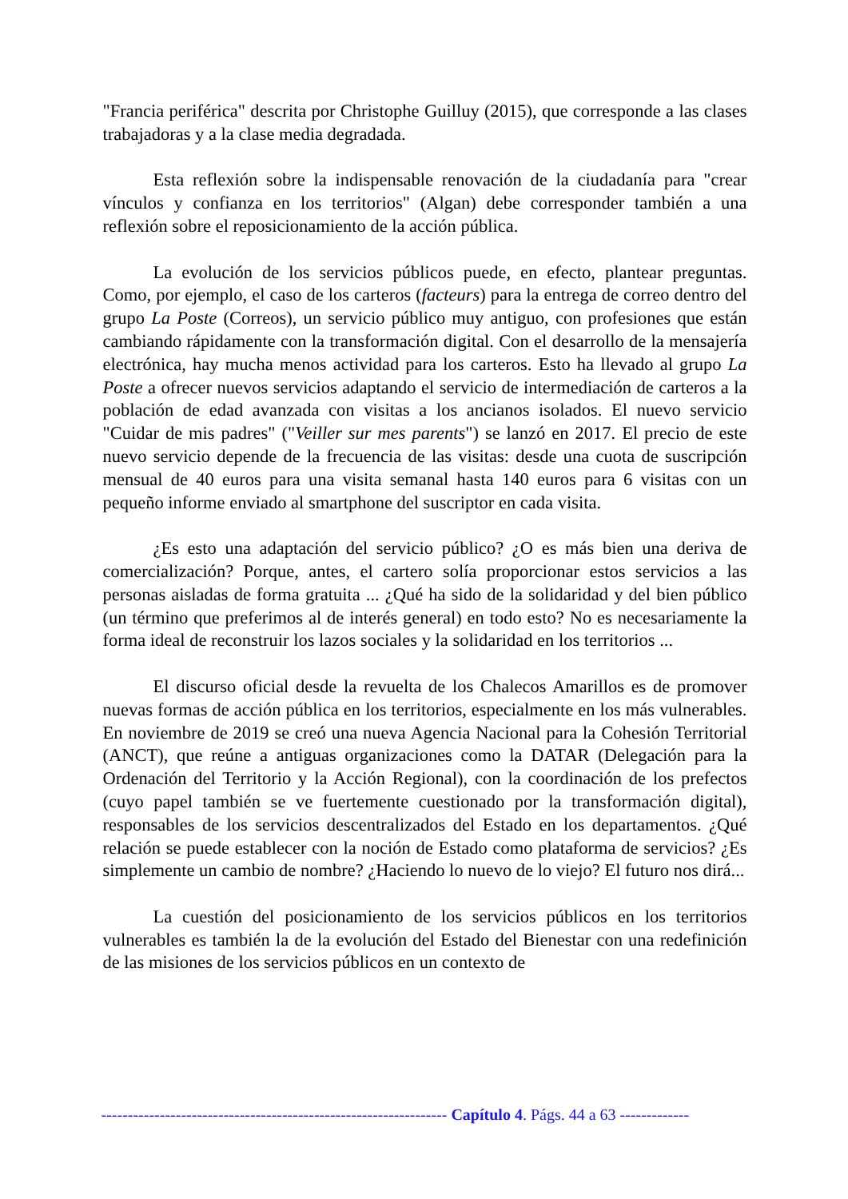"Francia periférica" descrita por Christophe Guilluy (2015), que corresponde a las clases trabajadoras y a la clase media degradada.
Esta reflexión sobre la indispensable renovación de la ciudadanía para "crear vínculos y confianza en los territorios" (Algan) debe corresponder también a una reflexión sobre el reposicionamiento de la acción pública.
La evolución de los servicios públicos puede, en efecto, plantear preguntas. Como, por ejemplo, el caso de los carteros (facteurs) para la entrega de correo dentro del grupo La Poste (Correos), un servicio público muy antiguo, con profesiones que están cambiando rápidamente con la transformación digital. Con el desarrollo de la mensajería electrónica, hay mucha menos actividad para los carteros. Esto ha llevado al grupo La Poste a ofrecer nuevos servicios adaptando el servicio de intermediación de carteros a la población de edad avanzada con visitas a los ancianos isolados. El nuevo servicio "Cuidar de mis padres" ("Veiller sur mes parents") se lanzó en 2017. El precio de este nuevo servicio depende de la frecuencia de las visitas: desde una cuota de suscripción mensual de 40 euros para una visita semanal hasta 140 euros para 6 visitas con un pequeño informe enviado al smartphone del suscriptor en cada visita.
¿Es esto una adaptación del servicio público? ¿O es más bien una deriva de comercialización? Porque, antes, el cartero solía proporcionar estos servicios a las personas aisladas de forma gratuita ... ¿Qué ha sido de la solidaridad y del bien público (un término que preferimos al de interés general) en todo esto? No es necesariamente la forma ideal de reconstruir los lazos sociales y la solidaridad en los territorios ...
El discurso oficial desde la revuelta de los Chalecos Amarillos es de promover nuevas formas de acción pública en los territorios, especialmente en los más vulnerables. En noviembre de 2019 se creó una nueva Agencia Nacional para la Cohesión Territorial (ANCT), que reúne a antiguas organizaciones como la DATAR (Delegación para la Ordenación del Territorio y la Acción Regional), con la coordinación de los prefectos (cuyo papel también se ve fuertemente cuestionado por la transformación digital), responsables de los servicios descentralizados del Estado en los departamentos. ¿Qué relación se puede establecer con la noción de Estado como plataforma de servicios? ¿Es simplemente un cambio de nombre? ¿Haciendo lo nuevo de lo viejo? El futuro nos dirá...
La cuestión del posicionamiento de los servicios públicos en los territorios vulnerables es también la de la evolución del Estado del Bienestar con una redefinición de las misiones de los servicios públicos en un contexto de
----------------------------------------------------------------- Capítulo 4. Págs. 44 a 63 -------------